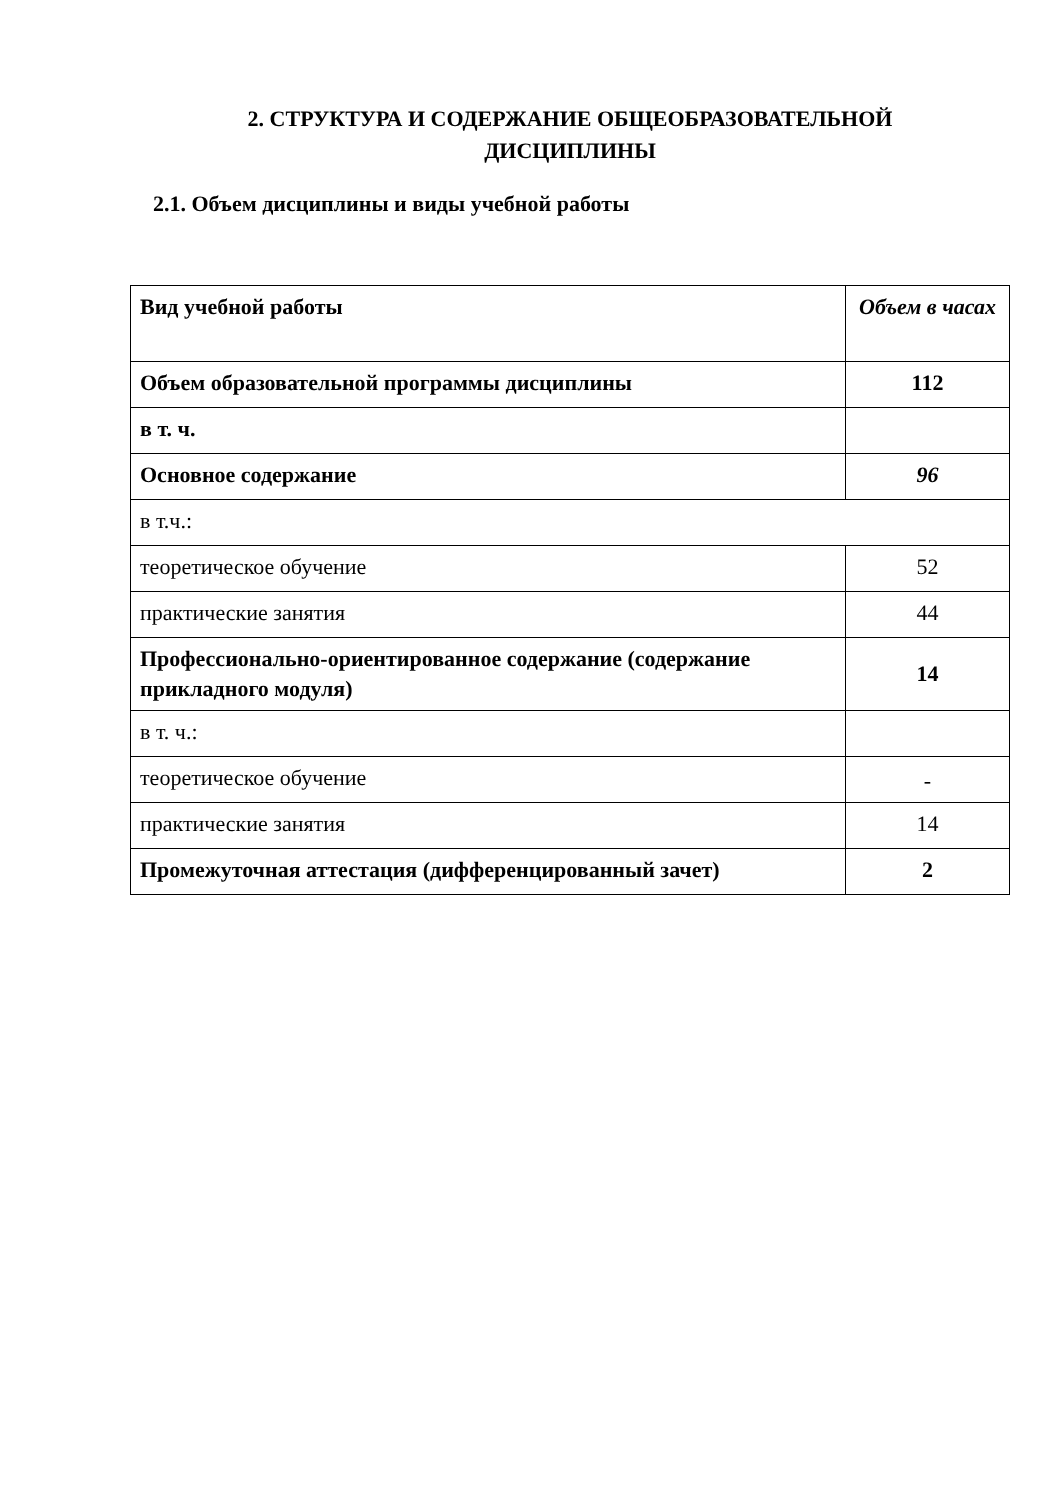2. СТРУКТУРА И СОДЕРЖАНИЕ ОБЩЕОБРАЗОВАТЕЛЬНОЙ ДИСЦИПЛИНЫ
2.1. Объем дисциплины и виды учебной работы
| Вид учебной работы | Объем в часах |
| Объем образовательной программы дисциплины | 112 |
| в т. ч. | |
| Основное содержание | 96 |
| в т.ч.: | |
| теоретическое обучение | 52 |
| практические занятия | 44 |
| Профессионально-ориентированное содержание (содержание прикладного модуля) | 14 |
| в т. ч.: | |
| теоретическое обучение | - |
| практические занятия | 14 |
| Промежуточная аттестация (дифференцированный зачет) | 2 |